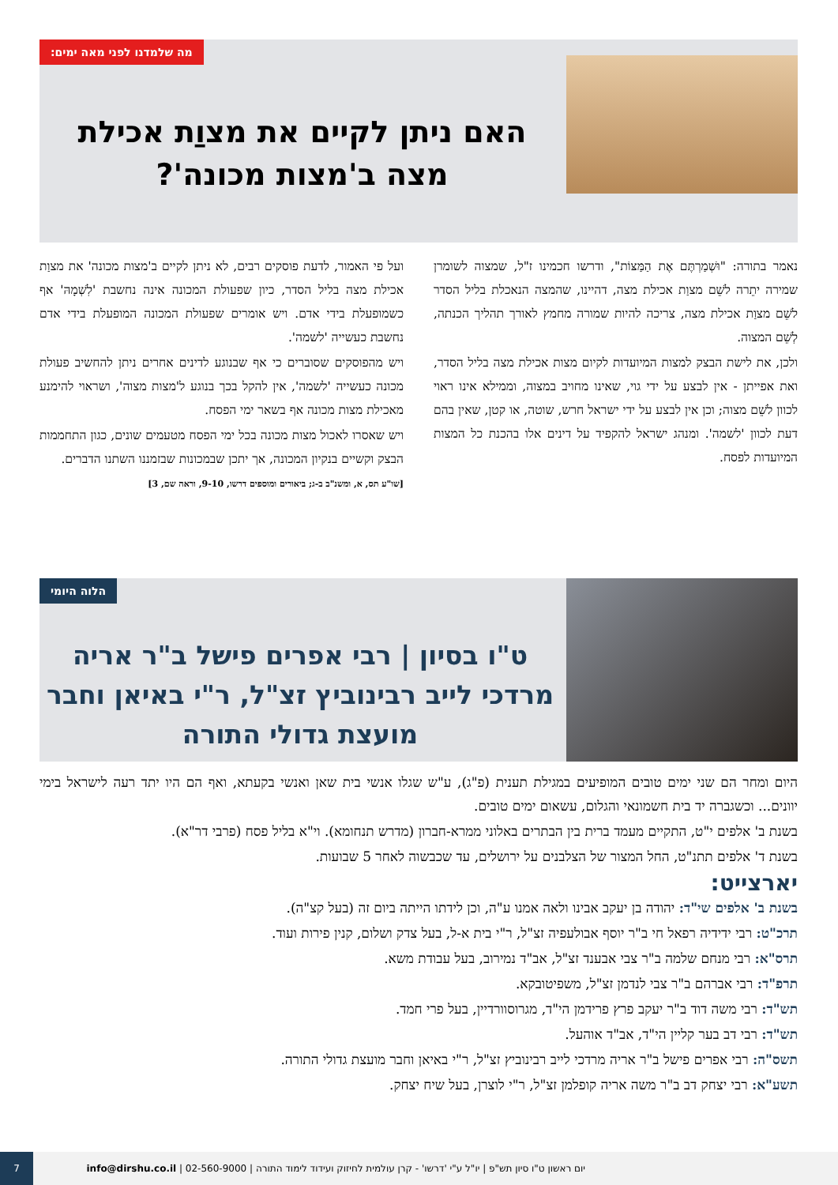מה שלמדנו לפני מאה ימים:
האם ניתן לקיים את מצוַת אכילת
מצה ב'מצות מכונה'?
נאמר בתורה: "וּשְׁמַרְתֶּם אֶת הַמַּצּוֹת", ודרשו חכמינו ז"ל, שמצוה לשומרן שמירה יתֵרה לשֵׁם מצוַת אכילת מצה, דהיינו, שהמצה הנאכלת בליל הסדר לשֵׁם מצוַת אכילת מצה, צריכה להיות שמורה מחמץ לאורך תהליך הכנתה, לְשֵׁם המצוה.
ולכן, את לישת הבצק למצות המיועדות לקיום מצות אכילת מצה בליל הסדר, ואת אפייתן - אין לבצע על ידי גוי, שאינו מחויב במצוה, וממילא אינו ראוי לכוון לשֵׁם מצוה; וכן אין לבצע על ידי ישראל חרש, שוטה, או קטן, שאין בהם דעת לכוון 'לשמה'. ומנהג ישראל להקפיד על דינים אלו בהכנת כל המצות המיועדות לפסח.
ועל פי האמור, לדעת פוסקים רבים, לא ניתן לקיים ב'מצות מכונה' את מצוַת אכילת מצה בליל הסדר, כיון שפעולת המכונה אינה נחשבת 'לִשְׁמָהּ' אף כשמופעלת בידי אדם. ויש אומרים שפעולת המכונה המופעלת בידי אדם נחשבת כעשייה 'לשמה'.
ויש מהפוסקים שסוברים כי אף שבנוגע לדינים אחרים ניתן להחשיב פעולת מכונה כעשייה 'לשמה', אין להקל בכך בנוגע ל'מצות מצוה', ושראוי להימנע מאכילת מצות מכונה אף בשאר ימי הפסח.
ויש שאסרו לאכול מצות מכונה בכל ימי הפסח מטעמים שונים, כגון התחממות הבצק וקשיים בנקיון המכונה, אך יתכן שבמכונות שבזמננו השתנו הדברים.
[שו"ע תס, א, ומשנ"ב ב-ג; ביאורים ומוספים דרשו, 9-10, וראה שם, 3]
הלוה היומי
ט"ו בסיון | רבי אפרים פישל ב"ר אריה מרדכי לייב רבינוביץ זצ"ל, ר"י באיאן וחבר מועצת גדולי התורה
היום ומחר הם שני ימים טובים המופיעים במגילת תענית (פ"ג), ע"ש שגלו אנשי בית שאן ואנשי בקעתא, ואף הם היו יתד רעה לישראל בימי יוונים... וכשגברה יד בית חשמונאי והגלום, עשאום ימים טובים.
בשנת ב' אלפים י"ט, התקיים מעמד ברית בין הבתרים באלוני ממרא-חברון (מדרש תנחומא). וי"א בליל פסח (פרבי דר"א).
בשנת ד' אלפים תתנ"ט, החל המצור של הצלבנים על ירושלים, עד שכבשוה לאחר 5 שבועות.
יארצייט:
בשנת ב' אלפים שי"ד: יהודה בן יעקב אבינו ולאה אמנו ע"ה, וכן לידתו הייתה ביום זה (בעל קצ"ה).
תרכ"ט: רבי ידידיה רפאל חי ב"ר יוסף אבולעפיה זצ"ל, ר"י בית א-ל, בעל צדק ושלום, קנין פירות ועוד.
תרס"א: רבי מנחם שלמה ב"ר צבי אבענד זצ"ל, אב"ד נמירוב, בעל עבודת משא.
תרפ"ד: רבי אברהם ב"ר צבי לנדמן זצ"ל, משפיטובקא.
תש"ד: רבי משה דוד ב"ר יעקב פרץ פרידמן הי"ד, מגרוסוורדיין, בעל פרי חמד.
תש"ד: רבי דב בער קליין הי"ד, אב"ד אוהעל.
תשס"ה: רבי אפרים פישל ב"ר אריה מרדכי לייב רבינוביץ זצ"ל, ר"י באיאן וחבר מועצת גדולי התורה.
תשע"א: רבי יצחק דב ב"ר משה אריה קופלמן זצ"ל, ר"י לוצרן, בעל שיח יצחק.
יום ראשון ט"ו סיון תש"פ | יו"ל ע"י 'דרשו' - קרן עולמית לחיזוק ועידוד לימוד התורה | 02-560-9000 | info@dirshu.co.il
7